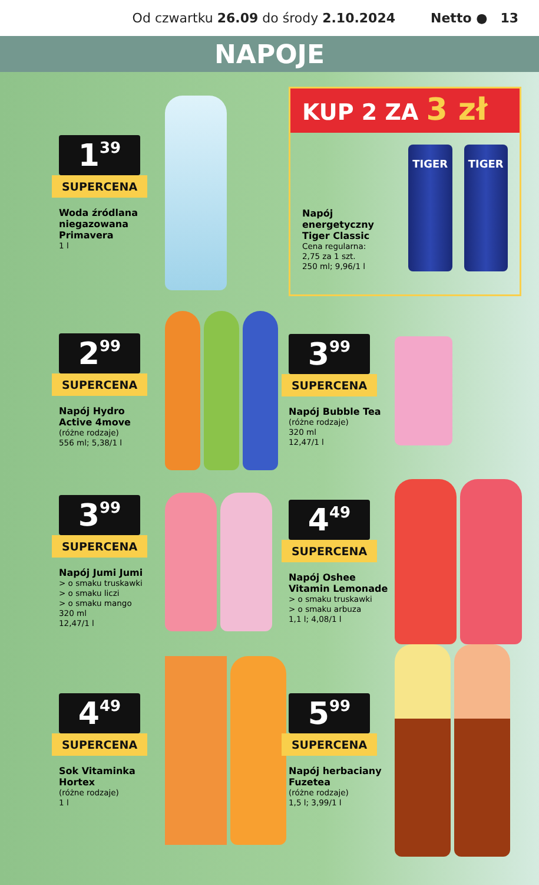Od czwartku 26.09 do środy 2.10.2024 Netto ● 13
NAPOJE
1<sup>39</sup>
SUPERCENA
Woda źródlana niegazowana Primavera
1 l
KUP 2 ZA 3 zł
Napój energetyczny Tiger Classic
Cena regularna:
2,75 za 1 szt.
250 ml; 9,96/1 l
TIGER
TIGER
2<sup>99</sup>
SUPERCENA
Napój Hydro Active 4move
(różne rodzaje)
556 ml; 5,38/1 l
3<sup>99</sup>
SUPERCENA
Napój Bubble Tea
(różne rodzaje)
320 ml
12,47/1 l
3<sup>99</sup>
SUPERCENA
Napój Jumi Jumi
> o smaku truskawki
> o smaku liczi
> o smaku mango
320 ml
12,47/1 l
4<sup>49</sup>
SUPERCENA
Napój Oshee Vitamin Lemonade
> o smaku truskawki
> o smaku arbuza
1,1 l; 4,08/1 l
4<sup>49</sup>
SUPERCENA
Sok Vitaminka Hortex
(różne rodzaje)
1 l
5<sup>99</sup>
SUPERCENA
Napój herbaciany Fuzetea
(różne rodzaje)
1,5 l; 3,99/1 l